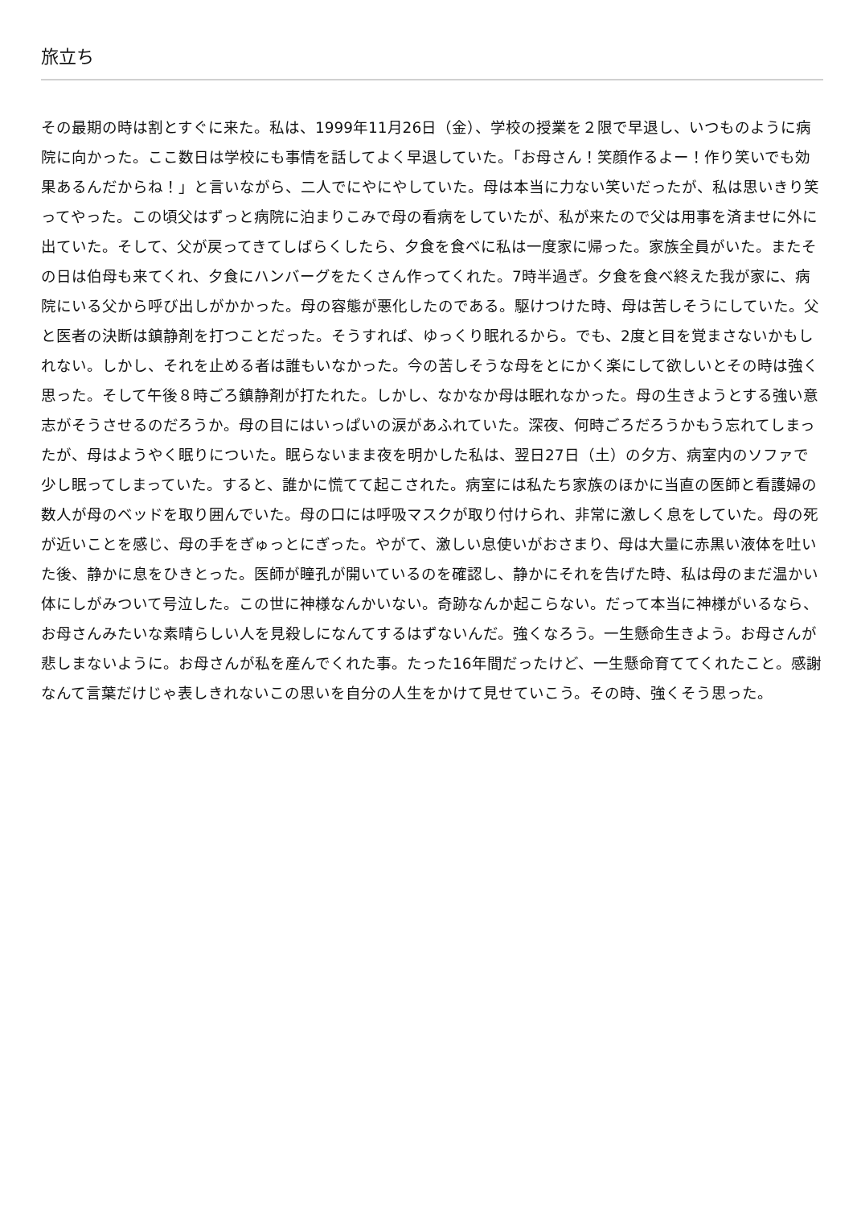旅立ち
その最期の時は割とすぐに来た。私は、1999年11月26日（金）、学校の授業を２限で早退し、いつものように病院に向かった。ここ数日は学校にも事情を話してよく早退していた。「お母さん！笑顔作るよー！作り笑いでも効果あるんだからね！」と言いながら、二人でにやにやしていた。母は本当に力ない笑いだったが、私は思いきり笑ってやった。この頃父はずっと病院に泊まりこみで母の看病をしていたが、私が来たので父は用事を済ませに外に出ていた。そして、父が戻ってきてしばらくしたら、夕食を食べに私は一度家に帰った。家族全員がいた。またその日は伯母も来てくれ、夕食にハンバーグをたくさん作ってくれた。7時半過ぎ。夕食を食べ終えた我が家に、病院にいる父から呼び出しがかかった。母の容態が悪化したのである。駆けつけた時、母は苦しそうにしていた。父と医者の決断は鎮静剤を打つことだった。そうすれば、ゆっくり眠れるから。でも、2度と目を覚まさないかもしれない。しかし、それを止める者は誰もいなかった。今の苦しそうな母をとにかく楽にして欲しいとその時は強く思った。そして午後８時ごろ鎮静剤が打たれた。しかし、なかなか母は眠れなかった。母の生きようとする強い意志がそうさせるのだろうか。母の目にはいっぱいの涙があふれていた。深夜、何時ごろだろうかもう忘れてしまったが、母はようやく眠りについた。眠らないまま夜を明かした私は、翌日27日（土）の夕方、病室内のソファで少し眠ってしまっていた。すると、誰かに慌てて起こされた。病室には私たち家族のほかに当直の医師と看護婦の数人が母のベッドを取り囲んでいた。母の口には呼吸マスクが取り付けられ、非常に激しく息をしていた。母の死が近いことを感じ、母の手をぎゅっとにぎった。やがて、激しい息使いがおさまり、母は大量に赤黒い液体を吐いた後、静かに息をひきとった。医師が瞳孔が開いているのを確認し、静かにそれを告げた時、私は母のまだ温かい体にしがみついて号泣した。この世に神様なんかいない。奇跡なんか起こらない。だって本当に神様がいるなら、お母さんみたいな素晴らしい人を見殺しになんてするはずないんだ。強くなろう。一生懸命生きよう。お母さんが悲しまないように。お母さんが私を産んでくれた事。たった16年間だったけど、一生懸命育ててくれたこと。感謝なんて言葉だけじゃ表しきれないこの思いを自分の人生をかけて見せていこう。その時、強くそう思った。